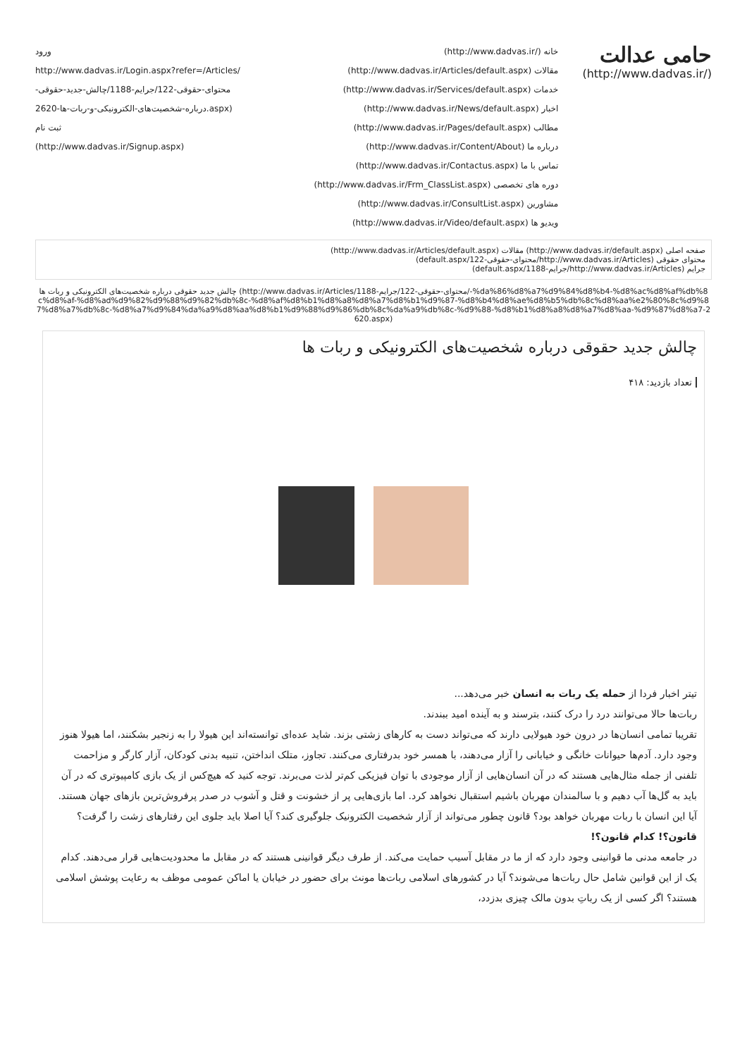حامی عدالت
(/http://www.dadvas.ir)
خانه (/http://www.dadvas.ir)
مقالات (http://www.dadvas.ir/Articles/default.aspx)
خدمات (http://www.dadvas.ir/Services/default.aspx)
اخبار (http://www.dadvas.ir/News/default.aspx)
مطالب (http://www.dadvas.ir/Pages/default.aspx)
درباره ما (http://www.dadvas.ir/Content/About)
تماس با ما (http://www.dadvas.ir/Contactus.aspx)
دوره های تخصصی (http://www.dadvas.ir/Frm_ClassList.aspx)
مشاورین (http://www.dadvas.ir/ConsultList.aspx)
ویدیو ها (http://www.dadvas.ir/Video/default.aspx)
ورود
http://www.dadvas.ir/Login.aspx?refer=/Articles/محتوای-حقوقی-122/جرایم-1188/چالش-جدید-حقوقی-درباره-شخصیت‌های-الکترونیکی-و-ربات-ها-2620.aspx)
ثبت نام
(http://www.dadvas.ir/Signup.aspx)
صفحه اصلی (http://www.dadvas.ir/default.aspx) مقالات (http://www.dadvas.ir/Articles/default.aspx)
محتوای حقوقی (http://www.dadvas.ir/Articles/محتوای-حقوقی-122/default.aspx)
جرایم (http://www.dadvas.ir/Articles/جرایم-1188/default.aspx)
چالش جدید حقوقی درباره شخصیت‌های الکترونیکی و ربات ها (http://www.dadvas.ir/Articles/محتوای-حقوقی-122/جرایم-1188/-%da%86%d8%a7%d9%84%d8%b4-%d8%ac%d8%af%db%8c%d8%af-%d8%ad%d9%82%d9%88%d9%82%db%8c-%d8%af%d8%b1%d8%a8%d8%a7%d8%b1%d9%87-%d8%b4%d8%ae%d8%b5%db%8c%d8%aa%e2%80%8c%d9%87%d8%a7%db%8c-%d8%a7%d9%84%da%a9%d8%aa%d8%b1%d9%88%d9%86%db%8c%da%a9%db%8c-%d9%88-%d8%b1%d8%a8%d8%a7%d8%aa-%d9%87%d8%a7-2620.aspx)
چالش جدید حقوقی درباره شخصیت‌های الکترونیکی و ربات ها
تعداد بازدید: ۴۱۸
تیتر اخبار فردا از حمله یک ربات به انسان خبر می‌دهد...
ربات‌ها حالا می‌توانند درد را درک کنند، بترسند و به آینده امید ببندند.
تقریبا تمامی انسان‌ها در درون خود هیولایی دارند که می‌تواند دست به کارهای زشتی بزند. شاید عده‌ای توانسته‌اند این هیولا را به زنجیر بشکنند، اما هیولا هنوز وجود دارد. آدم‌ها حیوانات خانگی و خیابانی را آزار می‌دهند، با همسر خود بدرفتاری می‌کنند. تجاوز، متلک انداختن، تنبیه بدنی کودکان، آزار کارگر و مزاحمت تلفنی از جمله مثال‌هایی هستند که در آن انسان‌هایی از آزار موجودی با توان فیزیکی کم‌تر لذت می‌برند. توجه کنید که هیچ‌کس از یک بازی کامپیوتری که در آن باید به گل‌ها آب دهیم و با سالمندان مهربان باشیم استقبال نخواهد کرد. اما بازی‌هایی پر از خشونت و قتل و آشوب در صدر پرفروش‌ترین بازهای جهان هستند. آیا این انسان با ربات مهربان خواهد بود؟ قانون چطور می‌تواند از آزار شخصیت الکترونیک جلوگیری کند؟ آیا اصلا باید جلوی این رفتارهای زشت را گرفت؟
قانون؟! کدام قانون؟!
در جامعه مدنی ما قوانینی وجود دارد که از ما در مقابل آسیب حمایت می‌کند. از طرف دیگر قوانینی هستند که در مقابل ما محدودیت‌هایی قرار می‌دهند. کدام یک از این قوانین شامل حال ربات‌ها می‌شوند؟ آیا در کشورهای اسلامی ربات‌ها مونث برای حضور در خیابان یا اماکن عمومی موظف به رعایت پوشش اسلامی هستند؟ اگر کسی از یک رباتِ بدون مالک چیزی بدزدد،